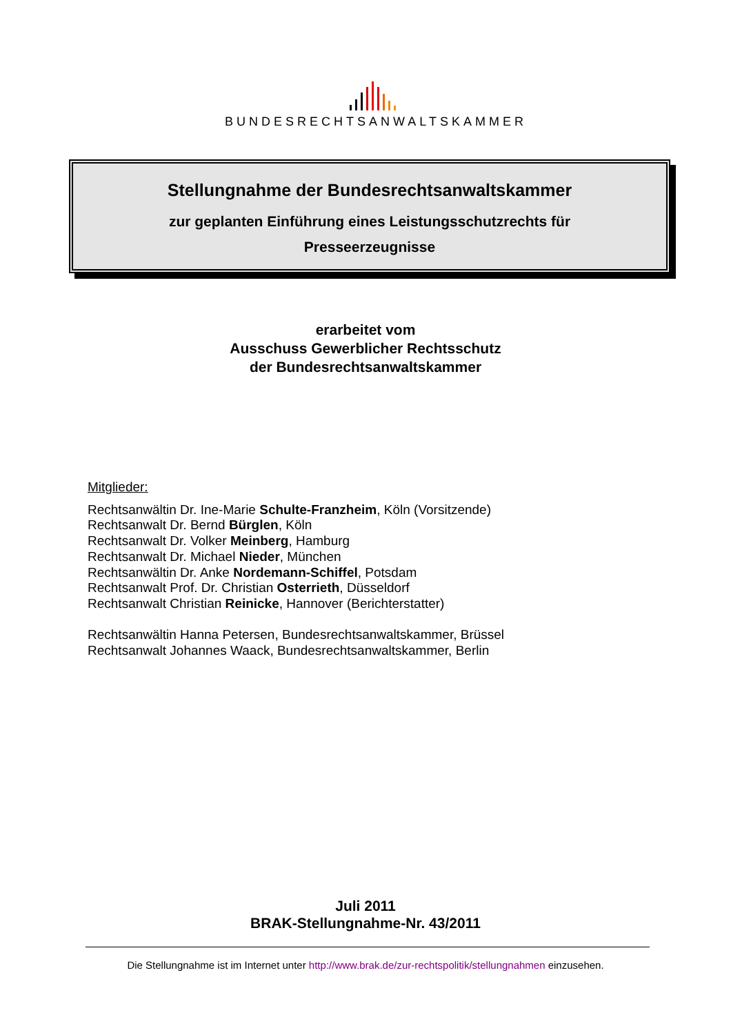BUNDESRECHTSANWALTSKAMMER
Stellungnahme der Bundesrechtsanwaltskammer
zur geplanten Einführung eines Leistungsschutzrechts für
Presseerzeugnisse
erarbeitet vom
Ausschuss Gewerblicher Rechtsschutz
der Bundesrechtsanwaltskammer
Mitglieder:
Rechtsanwältin Dr. Ine-Marie Schulte-Franzheim, Köln (Vorsitzende)
Rechtsanwalt Dr. Bernd Bürglen, Köln
Rechtsanwalt Dr. Volker Meinberg, Hamburg
Rechtsanwalt Dr. Michael Nieder, München
Rechtsanwältin Dr. Anke Nordemann-Schiffel, Potsdam
Rechtsanwalt Prof. Dr. Christian Osterrieth, Düsseldorf
Rechtsanwalt Christian Reinicke, Hannover (Berichterstatter)
Rechtsanwältin Hanna Petersen, Bundesrechtsanwaltskammer, Brüssel
Rechtsanwalt Johannes Waack, Bundesrechtsanwaltskammer, Berlin
Juli 2011
BRAK-Stellungnahme-Nr. 43/2011
Die Stellungnahme ist im Internet unter http://www.brak.de/zur-rechtspolitik/stellungnahmen einzusehen.